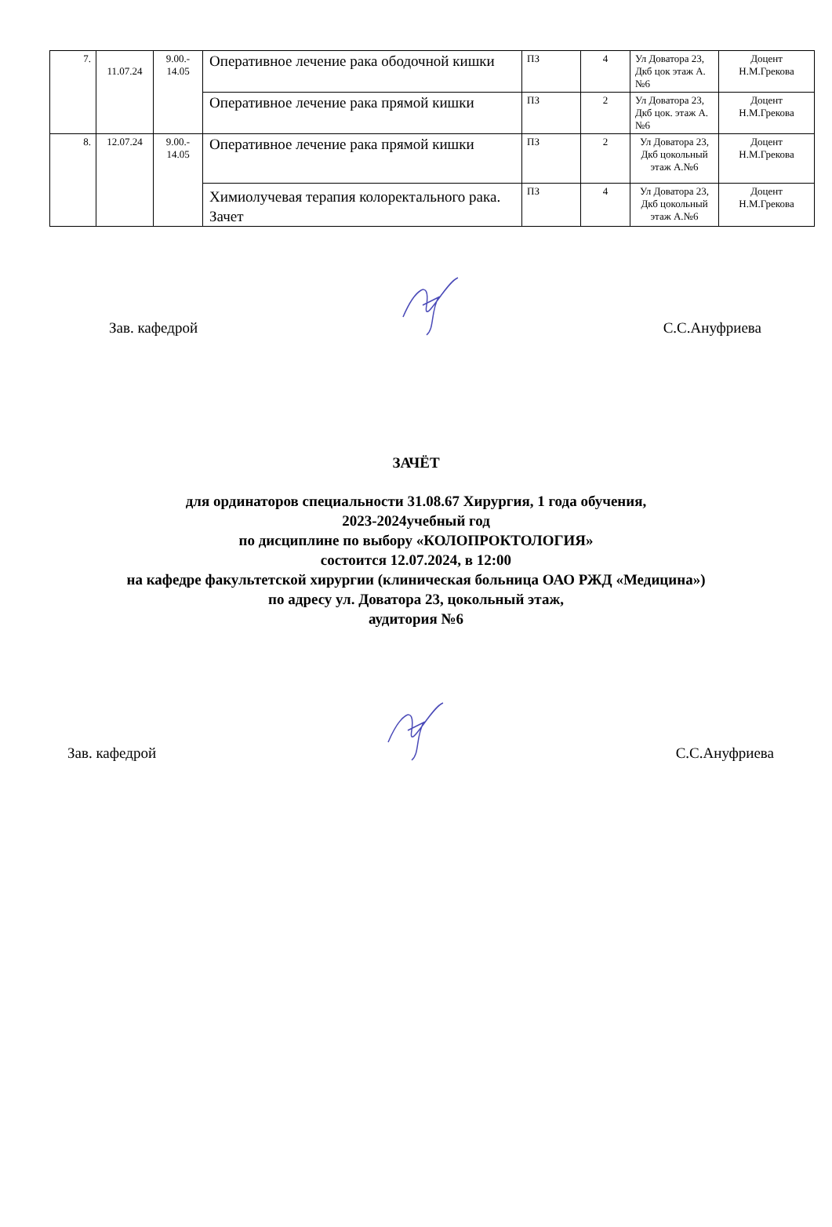| 7. | 11.07.24 | 9.00.- 14.05 | Оперативное лечение рака ободочной кишки | ПЗ | 4 | Ул Доватора 23, Дкб цок этаж А.№6 | Доцент Н.М.Грекова |
| | | | Оперативное лечение рака прямой кишки | ПЗ | 2 | Ул Доватора 23, Дкб цок. этаж А.№6 | Доцент Н.М.Грекова |
| 8. | 12.07.24 | 9.00.- 14.05 | Оперативное лечение рака прямой кишки | ПЗ | 2 | Ул Доватора 23, Дкб цокольный этаж А.№6 | Доцент Н.М.Грекова |
| | | | Химиолучевая терапия колоректального рака. Зачет | ПЗ | 4 | Ул Доватора 23, Дкб цокольный этаж А.№6 | Доцент Н.М.Грекова |
Зав. кафедрой С.С.Ануфриева
ЗАЧЁТ
для ординаторов специальности 31.08.67 Хирургия, 1 года обучения,
2023-2024учебный год
по дисциплине по выбору «КОЛОПРОКТОЛОГИЯ»
состоится 12.07.2024, в 12:00
на кафедре факультетской хирургии (клиническая больница ОАО РЖД «Медицина»)
по адресу ул. Доватора 23, цокольный этаж,
аудитория №6
Зав. кафедрой С.С.Ануфриева